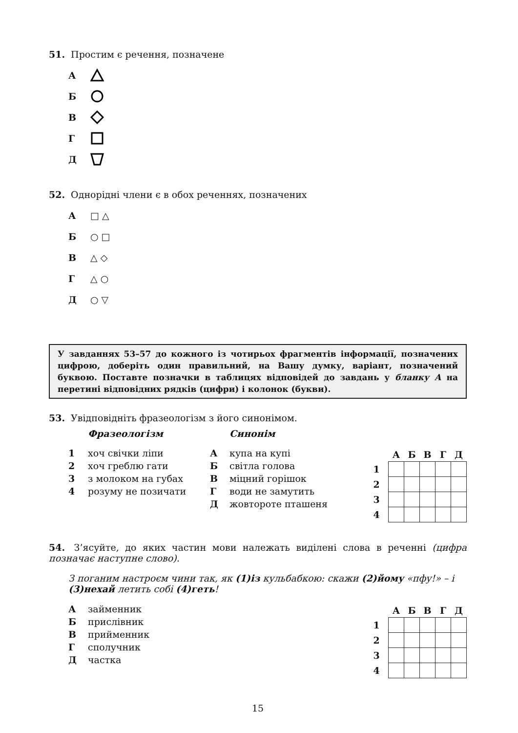51. Простим є речення, позначене
А
Б
В
Г
Д
52. Однорідні члени є в обох реченнях, позначених
А □ △
Б ○ □
В △ ◇
Г △ ○
Д ○ ▽
У завданнях 53–57 до кожного із чотирьох фрагментів інформації, позначених цифрою, доберіть один правильний, на Вашу думку, варіант, позначений буквою. Поставте позначки в таблицях відповідей до завдань у бланку А на перетині відповідних рядків (цифри) і колонок (букви).
53. Увідповідніть фразеологізм з його синонімом.
Фразеологізм
1 хоч свічки ліпи
2 хоч греблю гати
3 з молоком на губах
4 розуму не позичати
Синонім
Акупа на купі
Бсвітла голова
Вміцний горішок
Гводи не замутить
Джовтороте пташеня
| | А | Б | В | Г | Д |
| --- | --- | --- | --- | --- | --- |
| 1 | | | | | |
| 2 | | | | | |
| 3 | | | | | |
| 4 | | | | | |
54. З’ясуйте, до яких частин мови належать виділені слова в реченні (цифра позначає наступне слово).
З поганим настроєм чини так, як (1)із кульбабкою: скажи (2)йому «пфу!» – і (3)нехай летить собі (4)геть!
Азайменник
Бприслівник
Вприйменник
Гсполучник
Дчастка
| | А | Б | В | Г | Д |
| --- | --- | --- | --- | --- | --- |
| 1 | | | | | |
| 2 | | | | | |
| 3 | | | | | |
| 4 | | | | | |
15